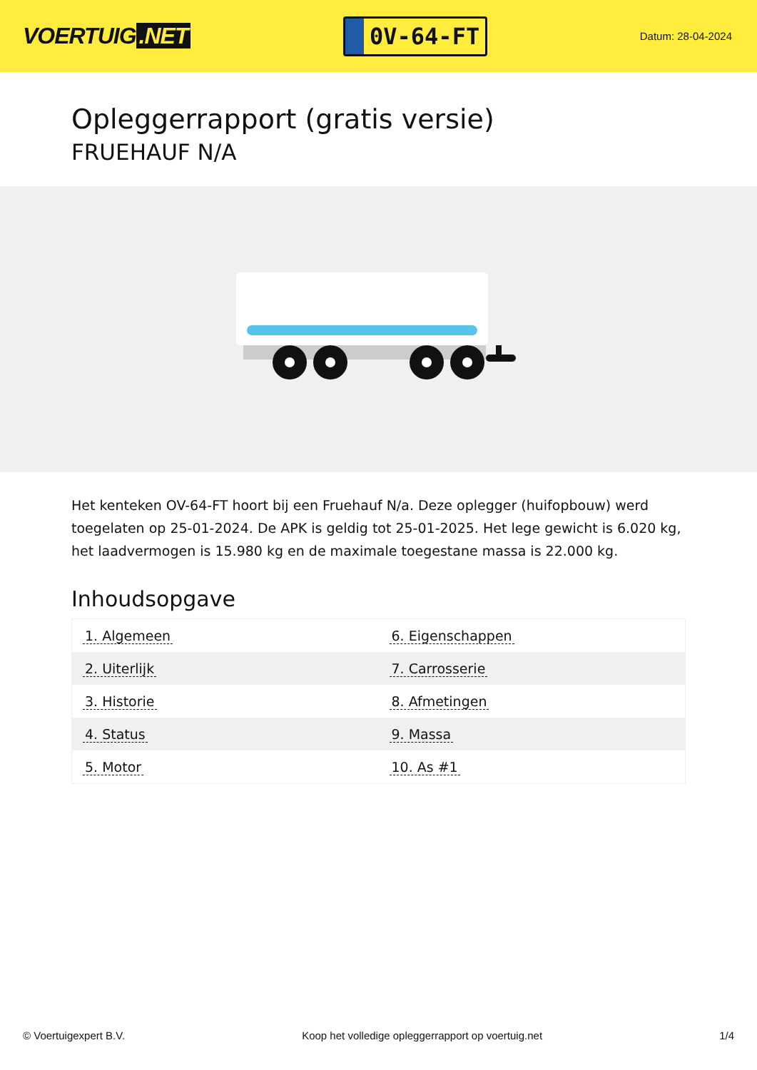VOERTUIG.NET
0V-64-FT
Datum: 28-04-2024
Opleggerrapport (gratis versie)
FRUEHAUF N/A
Het kenteken OV-64-FT hoort bij een Fruehauf N/a. Deze oplegger (huifopbouw) werd toegelaten op 25-01-2024. De APK is geldig tot 25-01-2025. Het lege gewicht is 6.020 kg, het laadvermogen is 15.980 kg en de maximale toegestane massa is 22.000 kg.
Inhoudsopgave
| 1. Algemeen | 6. Eigenschappen |
| 2. Uiterlijk | 7. Carrosserie |
| 3. Historie | 8. Afmetingen |
| 4. Status | 9. Massa |
| 5. Motor | 10. As #1 |
© Voertuigexpert B.V. Koop het volledige opleggerrapport op voertuig.net 1/4